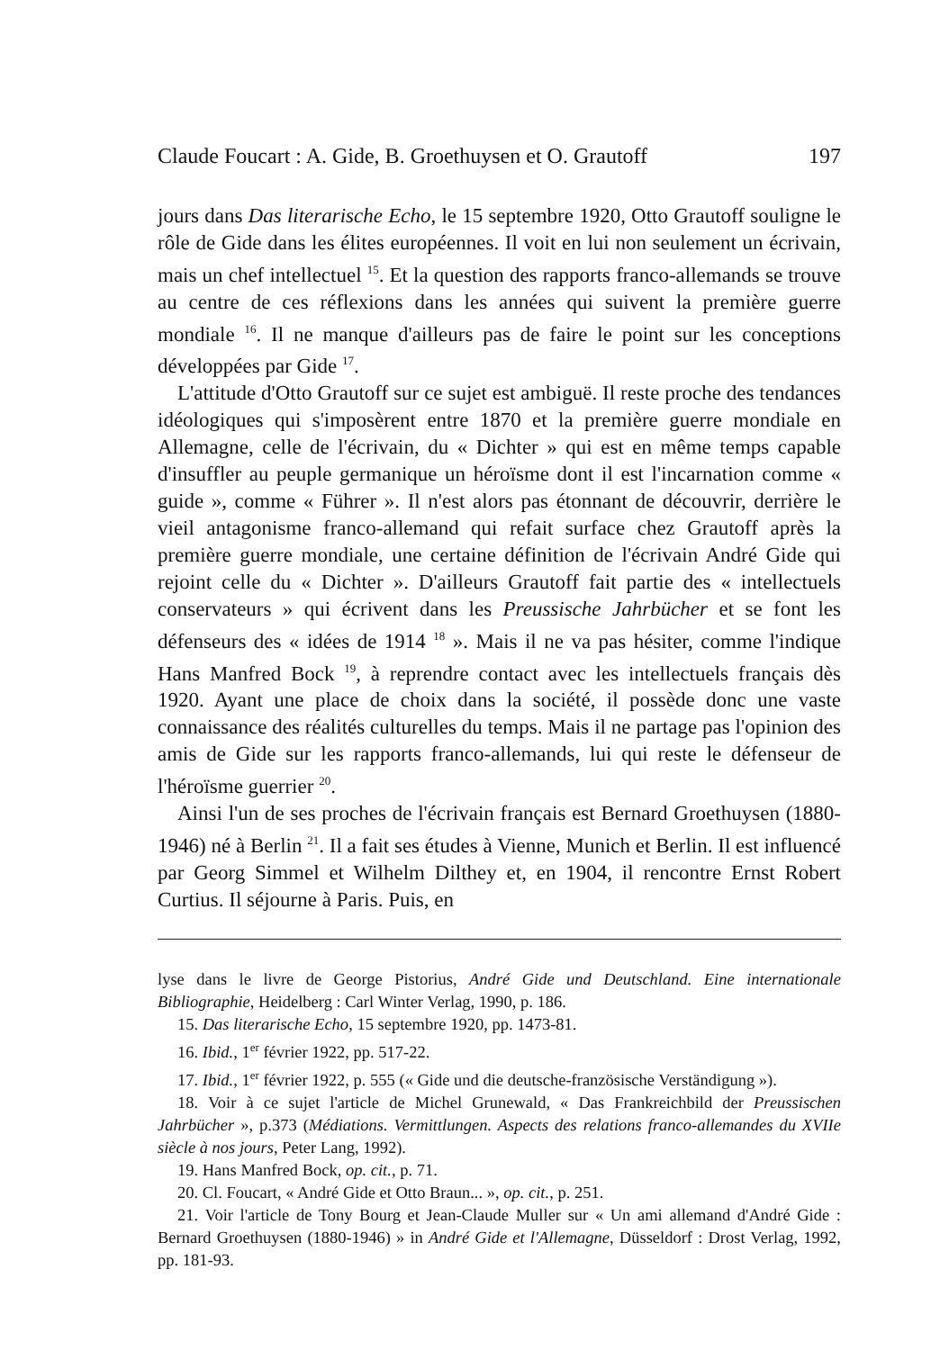Claude Foucart : A. Gide, B. Groethuysen et O. Grautoff 197
jours dans Das literarische Echo, le 15 septembre 1920, Otto Grautoff souligne le rôle de Gide dans les élites européennes. Il voit en lui non seulement un écrivain, mais un chef intellectuel <sup>15</sup>. Et la question des rapports franco-allemands se trouve au centre de ces réflexions dans les années qui suivent la première guerre mondiale <sup>16</sup>. Il ne manque d'ailleurs pas de faire le point sur les conceptions développées par Gide <sup>17</sup>.
L'attitude d'Otto Grautoff sur ce sujet est ambiguë. Il reste proche des tendances idéologiques qui s'imposèrent entre 1870 et la première guerre mondiale en Allemagne, celle de l'écrivain, du « Dichter » qui est en même temps capable d'insuffler au peuple germanique un héroïsme dont il est l'incarnation comme « guide », comme « Führer ». Il n'est alors pas étonnant de découvrir, derrière le vieil antagonisme franco-allemand qui refait surface chez Grautoff après la première guerre mondiale, une certaine définition de l'écrivain André Gide qui rejoint celle du « Dichter ». D'ailleurs Grautoff fait partie des « intellectuels conservateurs » qui écrivent dans les Preussische Jahrbücher et se font les défenseurs des « idées de 1914 <sup>18</sup> ». Mais il ne va pas hésiter, comme l'indique Hans Manfred Bock <sup>19</sup>, à reprendre contact avec les intellectuels français dès 1920. Ayant une place de choix dans la société, il possède donc une vaste connaissance des réalités culturelles du temps. Mais il ne partage pas l'opinion des amis de Gide sur les rapports franco-allemands, lui qui reste le défenseur de l'héroïsme guerrier <sup>20</sup>.
Ainsi l'un de ses proches de l'écrivain français est Bernard Groethuysen (1880-1946) né à Berlin <sup>21</sup>. Il a fait ses études à Vienne, Munich et Berlin. Il est influencé par Georg Simmel et Wilhelm Dilthey et, en 1904, il rencontre Ernst Robert Curtius. Il séjourne à Paris. Puis, en
lyse dans le livre de George Pistorius, André Gide und Deutschland. Eine internationale Bibliographie, Heidelberg : Carl Winter Verlag, 1990, p. 186.
15. Das literarische Echo, 15 septembre 1920, pp. 1473-81.
16. Ibid., 1<sup>er</sup> février 1922, pp. 517-22.
17. Ibid., 1<sup>er</sup> février 1922, p. 555 (« Gide und die deutsche-französische Verständigung »).
18. Voir à ce sujet l'article de Michel Grunewald, « Das Frankreichbild der Preussischen Jahrbücher », p.373 (Médiations. Vermittlungen. Aspects des relations franco-allemandes du XVIIe siècle à nos jours, Peter Lang, 1992).
19. Hans Manfred Bock, op. cit., p. 71.
20. Cl. Foucart, « André Gide et Otto Braun... », op. cit., p. 251.
21. Voir l'article de Tony Bourg et Jean-Claude Muller sur « Un ami allemand d'André Gide : Bernard Groethuysen (1880-1946) » in André Gide et l'Allemagne, Düsseldorf : Drost Verlag, 1992, pp. 181-93.